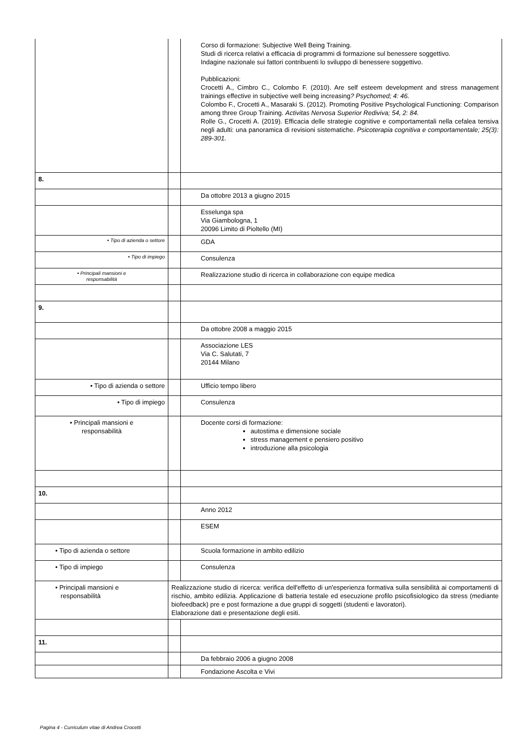| | | Corso di formazione: Subjective Well Being Training. Studi di ricerca relativi a efficacia di programmi di formazione sul benessere soggettivo. Indagine nazionale sui fattori contribuenti lo sviluppo di benessere soggettivo. Pubblicazioni: Crocetti A., Cimbro C., Colombo F. (2010). Are self esteem development and stress management trainings effective in subjective well being increasing ? Psychomed; 4: 46. Colombo F., Crocetti A., Masaraki S. (2012). Promoting Positive Psychological Functioning: Comparison among three Group Training. Activitas Nervosa Superior Rediviva; 54, 2: 84. Rolle G., Crocetti A. (2019). Efficacia delle strategie cognitive e comportamentali nella cefalea tensiva negli adulti: una panoramica di revisioni sistematiche. Psicoterapia cognitiva e comportamentale; 25(3): 289-301. |
| 8. | | |
| | | Da ottobre 2013 a giugno 2015 |
| | | Esselunga spa Via Giambologna, 1 20096 Limito di Pioltello (MI) |
| • Tipo di azienda o settore | | GDA |
| • Tipo di impiego | | Consulenza |
| • Principali mansioni e responsabilità | | Realizzazione studio di ricerca in collaborazione con equipe medica |
| 9. | | |
| | | Da ottobre 2008 a maggio 2015 |
| | | Associazione LES Via C. Salutati, 7 20144 Milano |
| • Tipo di azienda o settore | | Ufficio tempo libero |
| • Tipo di impiego | | Consulenza |
| • Principali mansioni e responsabilità | | Docente corsi di formazione: autostima e dimensione sociale stress management e pensiero positivo introduzione alla psicologia |
| 10. | | |
| | | Anno 2012 |
| | | ESEM |
| • Tipo di azienda o settore | | Scuola formazione in ambito edilizio |
| • Tipo di impiego | | Consulenza |
| • Principali mansioni e responsabilità | Realizzazione studio di ricerca: verifica dell'effetto di un'esperienza formativa sulla sensibilità ai comportamenti di rischio, ambito edilizia. Applicazione di batteria testale ed esecuzione profilo psicofisiologico da stress (mediante biofeedback) pre e post formazione a due gruppi di soggetti (studenti e lavoratori). Elaborazione dati e presentazione degli esiti. | |
| 11. | | |
| | | Da febbraio 2006 a giugno 2008 |
| | | Fondazione Ascolta e Vivi |
Pagina 4 - Curriculum vitae di Andrea Crocetti